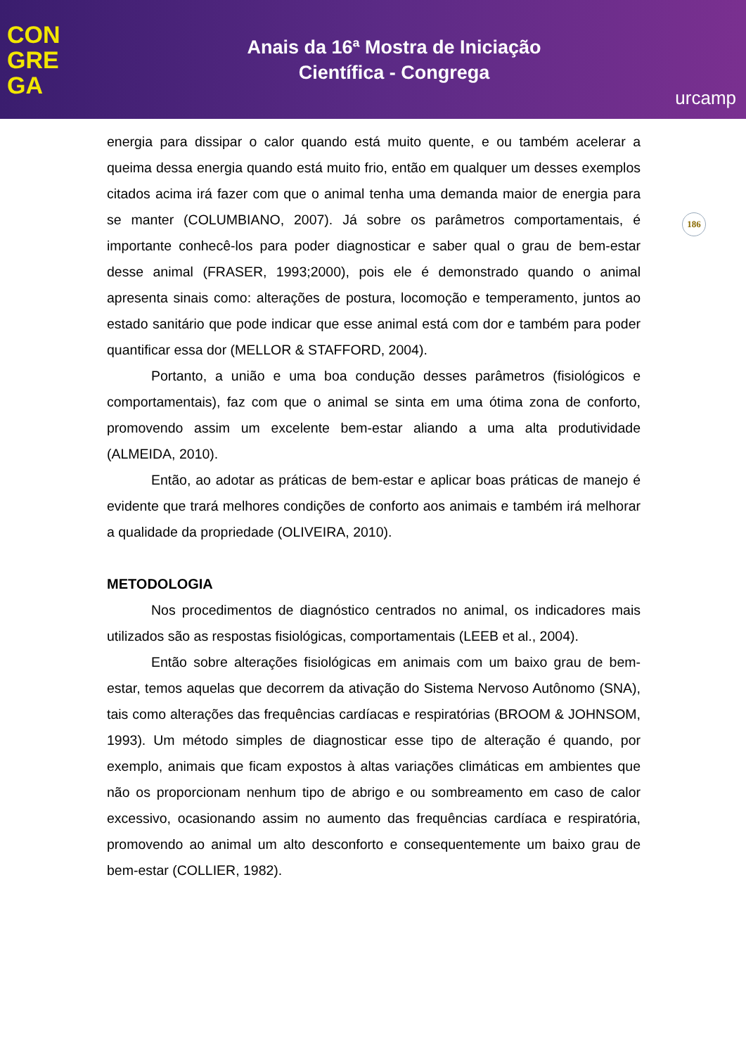CON
GRE
GA
Anais da 16ª Mostra de Iniciação
Científica - Congrega
urcamp
186
energia para dissipar o calor quando está muito quente, e ou também acelerar a queima dessa energia quando está muito frio, então em qualquer um desses exemplos citados acima irá fazer com que o animal tenha uma demanda maior de energia para se manter (COLUMBIANO, 2007). Já sobre os parâmetros comportamentais, é importante conhecê-los para poder diagnosticar e saber qual o grau de bem-estar desse animal (FRASER, 1993;2000), pois ele é demonstrado quando o animal apresenta sinais como: alterações de postura, locomoção e temperamento, juntos ao estado sanitário que pode indicar que esse animal está com dor e também para poder quantificar essa dor (MELLOR & STAFFORD, 2004).
Portanto, a união e uma boa condução desses parâmetros (fisiológicos e comportamentais), faz com que o animal se sinta em uma ótima zona de conforto, promovendo assim um excelente bem-estar aliando a uma alta produtividade (ALMEIDA, 2010).
Então, ao adotar as práticas de bem-estar e aplicar boas práticas de manejo é evidente que trará melhores condições de conforto aos animais e também irá melhorar a qualidade da propriedade (OLIVEIRA, 2010).
METODOLOGIA
Nos procedimentos de diagnóstico centrados no animal, os indicadores mais utilizados são as respostas fisiológicas, comportamentais (LEEB et al., 2004).
Então sobre alterações fisiológicas em animais com um baixo grau de bem-estar, temos aquelas que decorrem da ativação do Sistema Nervoso Autônomo (SNA), tais como alterações das frequências cardíacas e respiratórias (BROOM & JOHNSOM, 1993). Um método simples de diagnosticar esse tipo de alteração é quando, por exemplo, animais que ficam expostos à altas variações climáticas em ambientes que não os proporcionam nenhum tipo de abrigo e ou sombreamento em caso de calor excessivo, ocasionando assim no aumento das frequências cardíaca e respiratória, promovendo ao animal um alto desconforto e consequentemente um baixo grau de bem-estar (COLLIER, 1982).